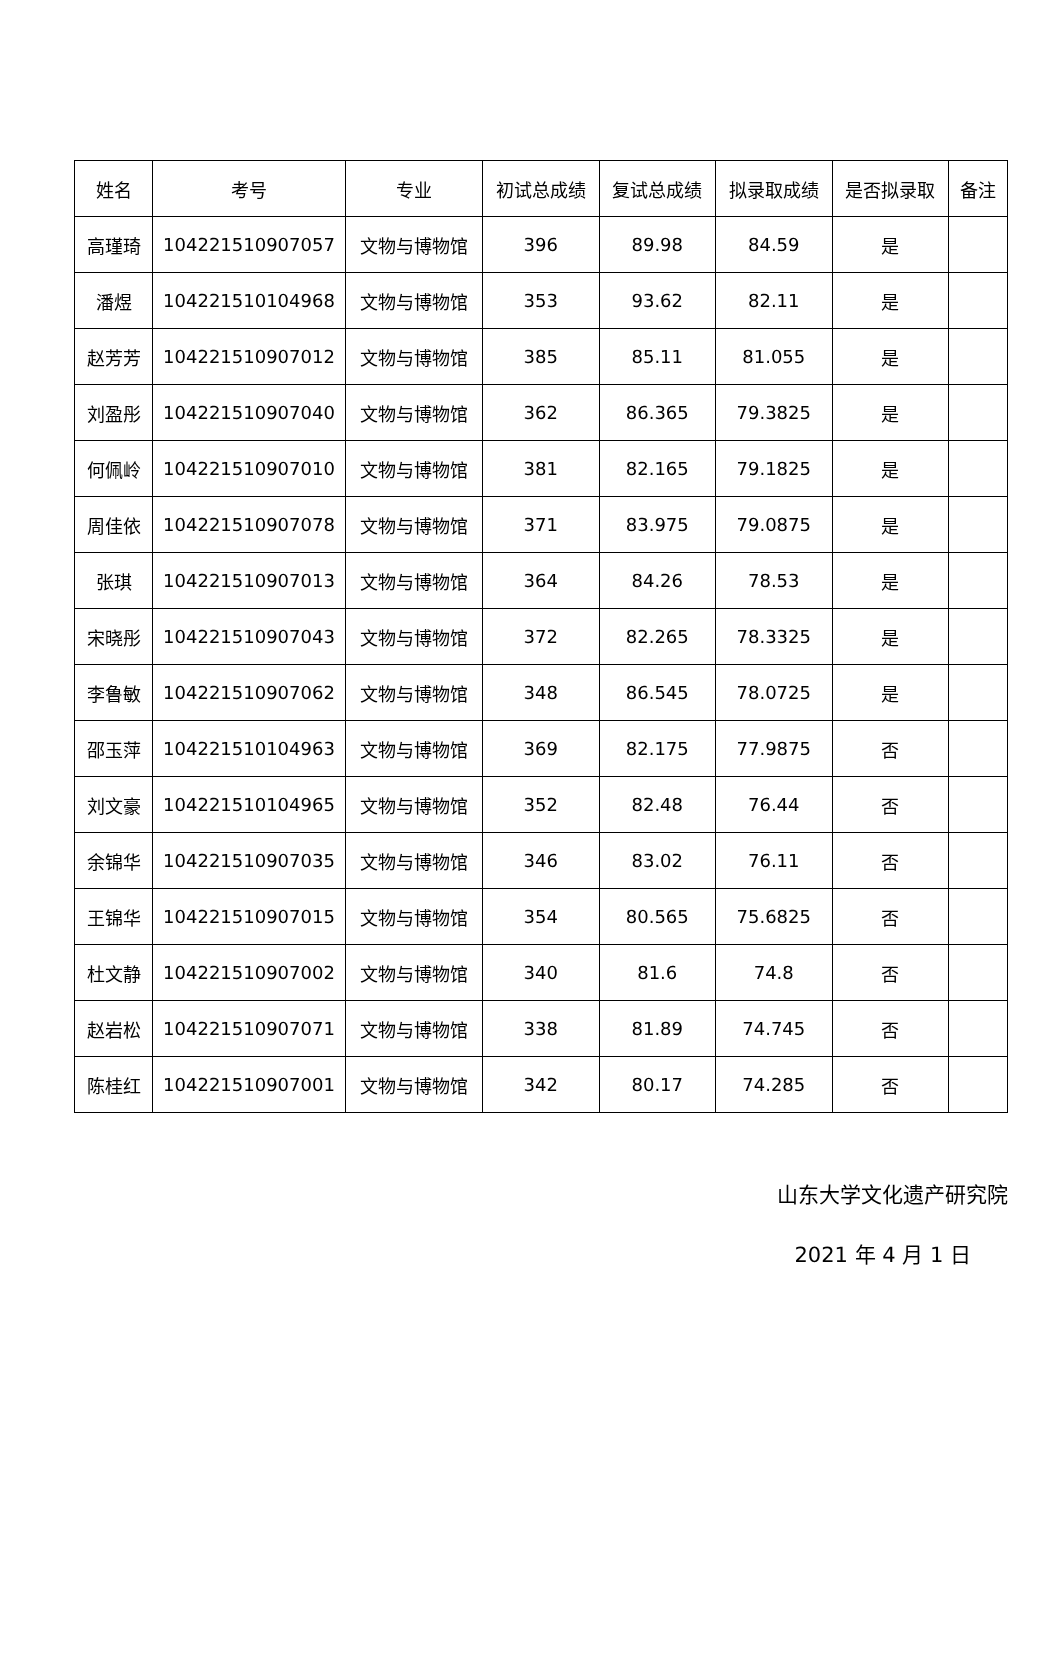| 姓名 | 考号 | 专业 | 初试总成绩 | 复试总成绩 | 拟录取成绩 | 是否拟录取 | 备注 |
| --- | --- | --- | --- | --- | --- | --- | --- |
| 高瑾琦 | 104221510907057 | 文物与博物馆 | 396 | 89.98 | 84.59 | 是 | |
| 潘煜 | 104221510104968 | 文物与博物馆 | 353 | 93.62 | 82.11 | 是 | |
| 赵芳芳 | 104221510907012 | 文物与博物馆 | 385 | 85.11 | 81.055 | 是 | |
| 刘盈彤 | 104221510907040 | 文物与博物馆 | 362 | 86.365 | 79.3825 | 是 | |
| 何佩岭 | 104221510907010 | 文物与博物馆 | 381 | 82.165 | 79.1825 | 是 | |
| 周佳依 | 104221510907078 | 文物与博物馆 | 371 | 83.975 | 79.0875 | 是 | |
| 张琪 | 104221510907013 | 文物与博物馆 | 364 | 84.26 | 78.53 | 是 | |
| 宋晓彤 | 104221510907043 | 文物与博物馆 | 372 | 82.265 | 78.3325 | 是 | |
| 李鲁敏 | 104221510907062 | 文物与博物馆 | 348 | 86.545 | 78.0725 | 是 | |
| 邵玉萍 | 104221510104963 | 文物与博物馆 | 369 | 82.175 | 77.9875 | 否 | |
| 刘文豪 | 104221510104965 | 文物与博物馆 | 352 | 82.48 | 76.44 | 否 | |
| 余锦华 | 104221510907035 | 文物与博物馆 | 346 | 83.02 | 76.11 | 否 | |
| 王锦华 | 104221510907015 | 文物与博物馆 | 354 | 80.565 | 75.6825 | 否 | |
| 杜文静 | 104221510907002 | 文物与博物馆 | 340 | 81.6 | 74.8 | 否 | |
| 赵岩松 | 104221510907071 | 文物与博物馆 | 338 | 81.89 | 74.745 | 否 | |
| 陈桂红 | 104221510907001 | 文物与博物馆 | 342 | 80.17 | 74.285 | 否 | |
山东大学文化遗产研究院
2021 年 4 月 1 日